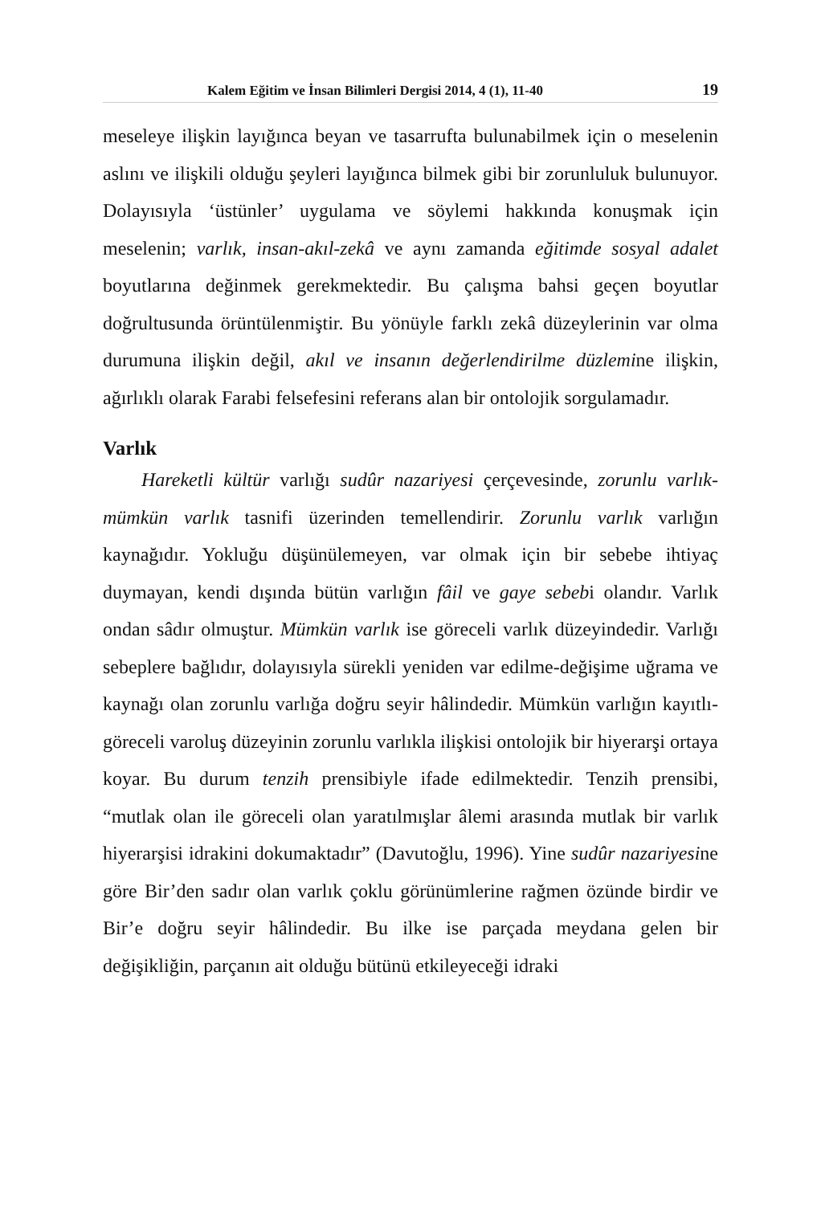Kalem Eğitim ve İnsan Bilimleri Dergisi 2014, 4 (1), 11-40 19
meseleye ilişkin layığınca beyan ve tasarrufta bulunabilmek için o meselenin aslını ve ilişkili olduğu şeyleri layığınca bilmek gibi bir zorunluluk bulunuyor. Dolayısıyla ‘üstünler’ uygulama ve söylemi hakkında konuşmak için meselenin; varlık, insan-akıl-zekâ ve aynı zamanda eğitimde sosyal adalet boyutlarına değinmek gerekmektedir. Bu çalışma bahsi geçen boyutlar doğrultusunda örüntülenmiştir. Bu yönüyle farklı zekâ düzeylerinin var olma durumuna ilişkin değil, akıl ve insanın değerlendirilme düzlemine ilişkin, ağırlıklı olarak Farabi felsefesini referans alan bir ontolojik sorgulamadır.
Varlık
Hareketli kültür varlığı sudûr nazariyesi çerçevesinde, zorunlu varlık-mümkün varlık tasnifi üzerinden temellendirir. Zorunlu varlık varlığın kaynağıdır. Yokluğu düşünülemeyen, var olmak için bir sebebe ihtiyaç duymayan, kendi dışında bütün varlığın fâil ve gaye sebebi olandır. Varlık ondan sâdır olmuştur. Mümkün varlık ise göreceli varlık düzeyindedir. Varlığı sebeplere bağlıdır, dolayısıyla sürekli yeniden var edilme-değişime uğrama ve kaynağı olan zorunlu varlığa doğru seyir hâlindedir. Mümkün varlığın kayıtlı-göreceli varoluş düzeyinin zorunlu varlıkla ilişkisi ontolojik bir hiyerarşi ortaya koyar. Bu durum tenzih prensibiyle ifade edilmektedir. Tenzih prensibi, “mutlak olan ile göreceli olan yaratılmışlar âlemi arasında mutlak bir varlık hiyerarşisi idrakini dokumaktadır” (Davutoğlu, 1996). Yine sudûr nazariyesine göre Bir’den sadır olan varlık çoklu görünümlerine rağmen özünde birdir ve Bir’e doğru seyir hâlindedir. Bu ilke ise parçada meydana gelen bir değişikliğin, parçanın ait olduğu bütünü etkileyeceği idraki